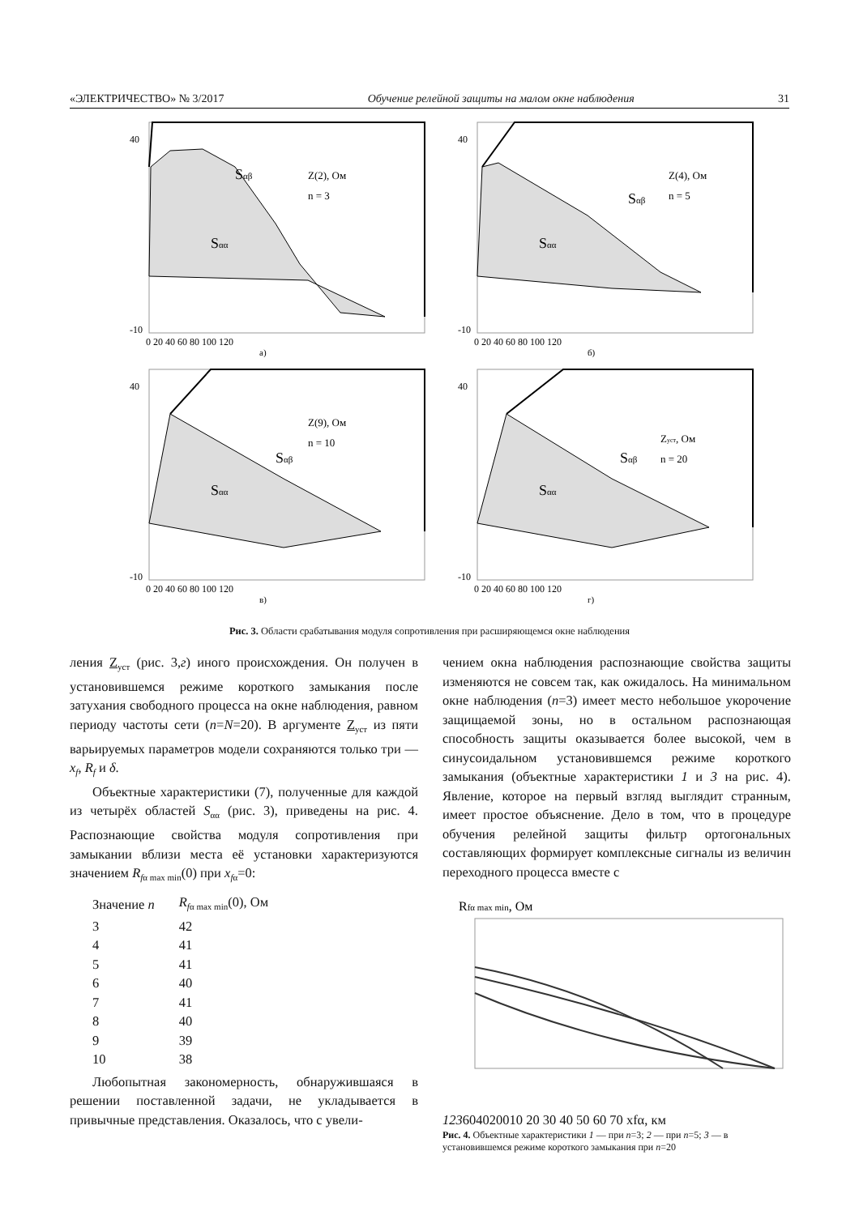«ЭЛЕКТРИЧЕСТВО» № 3/2017 Обучение релейной защиты на малом окне наблюдения 31
40
-10
Sαβ
Sαα
Z(2), Ом
n = 3
0 20 40 60 80 100 120
а)
40
-10
Sαβ
Sαα
Z(4), Ом
n = 5
0 20 40 60 80 100 120
б)
40
-10
Sαβ
Sαα
Z(9), Ом
n = 10
0 20 40 60 80 100 120
в)
40
-10
Sαβ
Sαα
Zуст, Ом
n = 20
0 20 40 60 80 100 120
г)
Рис. 3. Области срабатывания модуля сопротивления при расширяющемся окне наблюдения
ления Z<sub>уст</sub> (рис. 3,г) иного происхождения. Он получен в установившемся режиме короткого замыкания после затухания свободного процесса на окне наблюдения, равном периоду частоты сети (n=N=20). В аргументе Z<sub>уст</sub> из пяти варьируемых параметров модели сохраняются только три — x<sub>f</sub>, R<sub>f</sub> и δ.
Объектные характеристики (7), полученные для каждой из четырёх областей S<sub>αα</sub> (рис. 3), приведены на рис. 4. Распознающие свойства модуля сопротивления при замыкании вблизи места её установки характеризуются значением R<sub>fα max min</sub>(0) при x<sub>fα</sub>=0:
| Значение n | R<sub>fα max min</sub>(0), Ом |
| 3 | 42 |
| 4 | 41 |
| 5 | 41 |
| 6 | 40 |
| 7 | 41 |
| 8 | 40 |
| 9 | 39 |
| 10 | 38 |
Любопытная закономерность, обнаружившаяся в решении поставленной задачи, не укладывается в привычные представления. Оказалось, что с увели-
чением окна наблюдения распознающие свойства защиты изменяются не совсем так, как ожидалось. На минимальном окне наблюдения (n=3) имеет место небольшое укорочение защищаемой зоны, но в остальном распознающая способность защиты оказывается более высокой, чем в синусоидальном установившемся режиме короткого замыкания (объектные характеристики 1 и 3 на рис. 4). Явление, которое на первый взгляд выглядит странным, имеет простое объяснение. Дело в том, что в процедуре обучения релейной защиты фильтр ортогональных составляющих формирует комплексные сигналы из величин переходного процесса вместе с
Rfα max min, Ом
1
2
3
60
40
20
0
10 20 30 40 50 60 70 xfα, км
Рис. 4. Объектные характеристики 1 — при n=3; 2 — при n=5; 3 — в установившемся режиме короткого замыкания при n=20